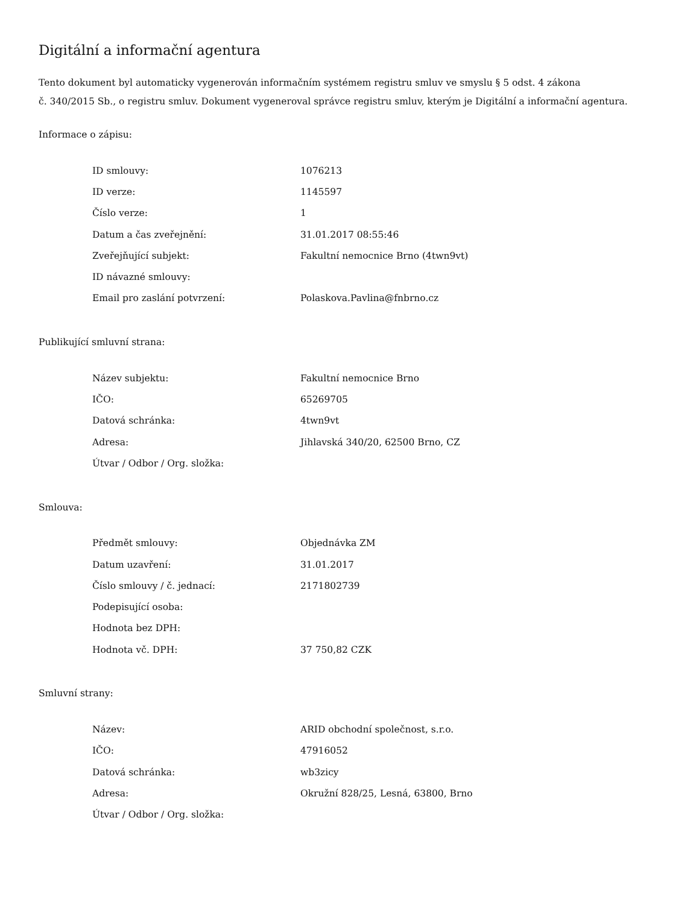Digitální a informační agentura
Tento dokument byl automaticky vygenerován informačním systémem registru smluv ve smyslu § 5 odst. 4 zákona
č. 340/2015 Sb., o registru smluv. Dokument vygeneroval správce registru smluv, kterým je Digitální a informační agentura.
Informace o zápisu:
| ID smlouvy: | 1076213 |
| ID verze: | 1145597 |
| Číslo verze: | 1 |
| Datum a čas zveřejnění: | 31.01.2017 08:55:46 |
| Zveřejňující subjekt: | Fakultní nemocnice Brno (4twn9vt) |
| ID návazné smlouvy: | |
| Email pro zaslání potvrzení: | Polaskova.Pavlina@fnbrno.cz |
Publikující smluvní strana:
| Název subjektu: | Fakultní nemocnice Brno |
| IČO: | 65269705 |
| Datová schránka: | 4twn9vt |
| Adresa: | Jihlavská 340/20, 62500 Brno, CZ |
| Útvar / Odbor / Org. složka: | |
Smlouva:
| Předmět smlouvy: | Objednávka ZM |
| Datum uzavření: | 31.01.2017 |
| Číslo smlouvy / č. jednací: | 2171802739 |
| Podepisující osoba: | |
| Hodnota bez DPH: | |
| Hodnota vč. DPH: | 37 750,82 CZK |
Smluvní strany:
| Název: | ARID obchodní společnost, s.r.o. |
| IČO: | 47916052 |
| Datová schránka: | wb3zicy |
| Adresa: | Okružní 828/25, Lesná, 63800, Brno |
| Útvar / Odbor / Org. složka: | |